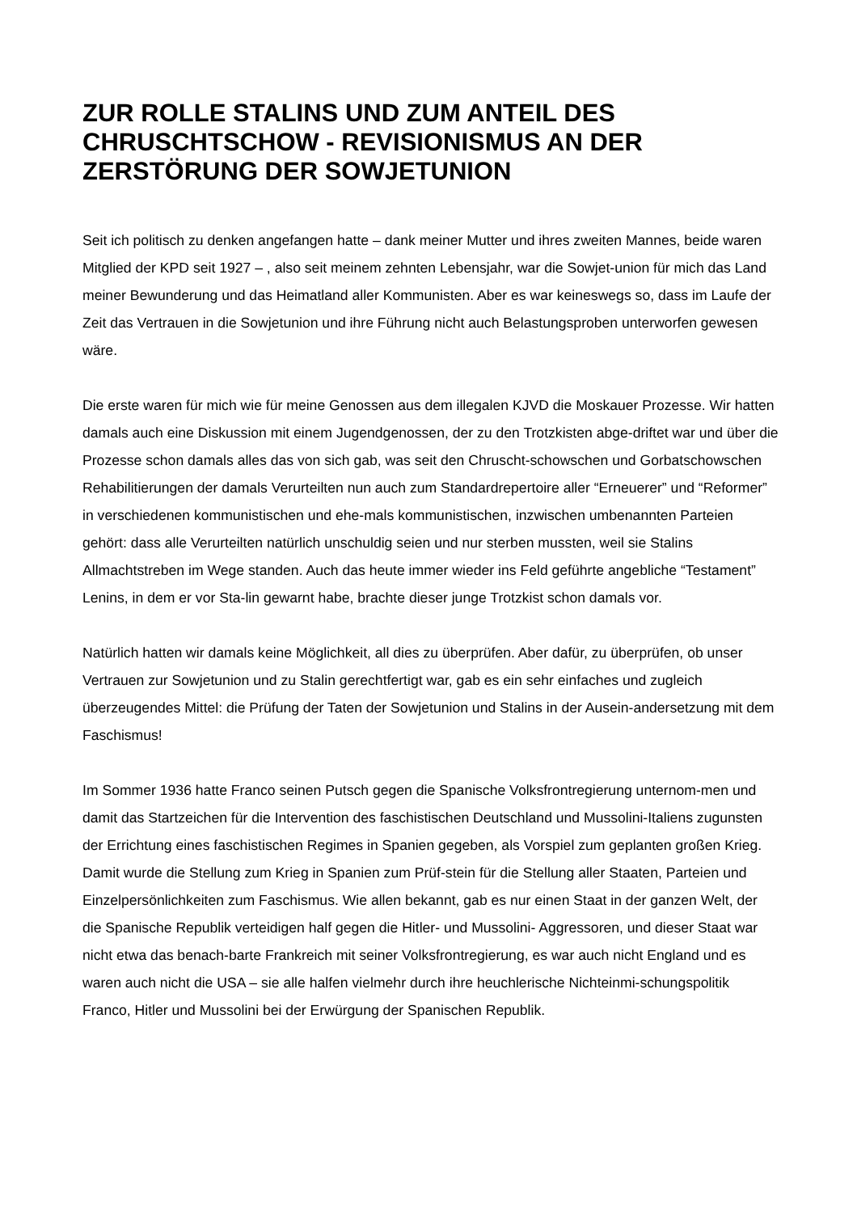ZUR ROLLE STALINS UND ZUM ANTEIL DES CHRUSCHTSCHOW - REVISIONISMUS AN DER ZERSTÖRUNG DER SOWJETUNION
Seit ich politisch zu denken angefangen hatte – dank meiner Mutter und ihres zweiten Mannes, beide waren Mitglied der KPD seit 1927 – , also seit meinem zehnten Lebensjahr, war die Sowjet-union für mich das Land meiner Bewunderung und das Heimatland aller Kommunisten. Aber es war keineswegs so, dass im Laufe der Zeit das Vertrauen in die Sowjetunion und ihre Führung nicht auch Belastungsproben unterworfen gewesen wäre.
Die erste waren für mich wie für meine Genossen aus dem illegalen KJVD die Moskauer Prozesse. Wir hatten damals auch eine Diskussion mit einem Jugendgenossen, der zu den Trotzkisten abge-driftet war und über die Prozesse schon damals alles das von sich gab, was seit den Chruscht-schowschen und Gorbatschowschen Rehabilitierungen der damals Verurteilten nun auch zum Standardrepertoire aller “Erneuerer” und “Reformer” in verschiedenen kommunistischen und ehe-mals kommunistischen, inzwischen umbenannten Parteien gehört: dass alle Verurteilten natürlich unschuldig seien und nur sterben mussten, weil sie Stalins Allmachtstreben im Wege standen. Auch das heute immer wieder ins Feld geführte angebliche “Testament” Lenins, in dem er vor Sta-lin gewarnt habe, brachte dieser junge Trotzkist schon damals vor.
Natürlich hatten wir damals keine Möglichkeit, all dies zu überprüfen. Aber dafür, zu überprüfen, ob unser Vertrauen zur Sowjetunion und zu Stalin gerechtfertigt war, gab es ein sehr einfaches und zugleich überzeugendes Mittel: die Prüfung der Taten der Sowjetunion und Stalins in der Ausein-andersetzung mit dem Faschismus!
Im Sommer 1936 hatte Franco seinen Putsch gegen die Spanische Volksfrontregierung unternom-men und damit das Startzeichen für die Intervention des faschistischen Deutschland und Mussolini-Italiens zugunsten der Errichtung eines faschistischen Regimes in Spanien gegeben, als Vorspiel zum geplanten großen Krieg. Damit wurde die Stellung zum Krieg in Spanien zum Prüf-stein für die Stellung aller Staaten, Parteien und Einzelpersönlichkeiten zum Faschismus. Wie allen bekannt, gab es nur einen Staat in der ganzen Welt, der die Spanische Republik verteidigen half gegen die Hitler- und Mussolini- Aggressoren, und dieser Staat war nicht etwa das benach-barte Frankreich mit seiner Volksfrontregierung, es war auch nicht England und es waren auch nicht die USA – sie alle halfen vielmehr durch ihre heuchlerische Nichteinmi-schungspolitik Franco, Hitler und Mussolini bei der Erwürgung der Spanischen Republik.